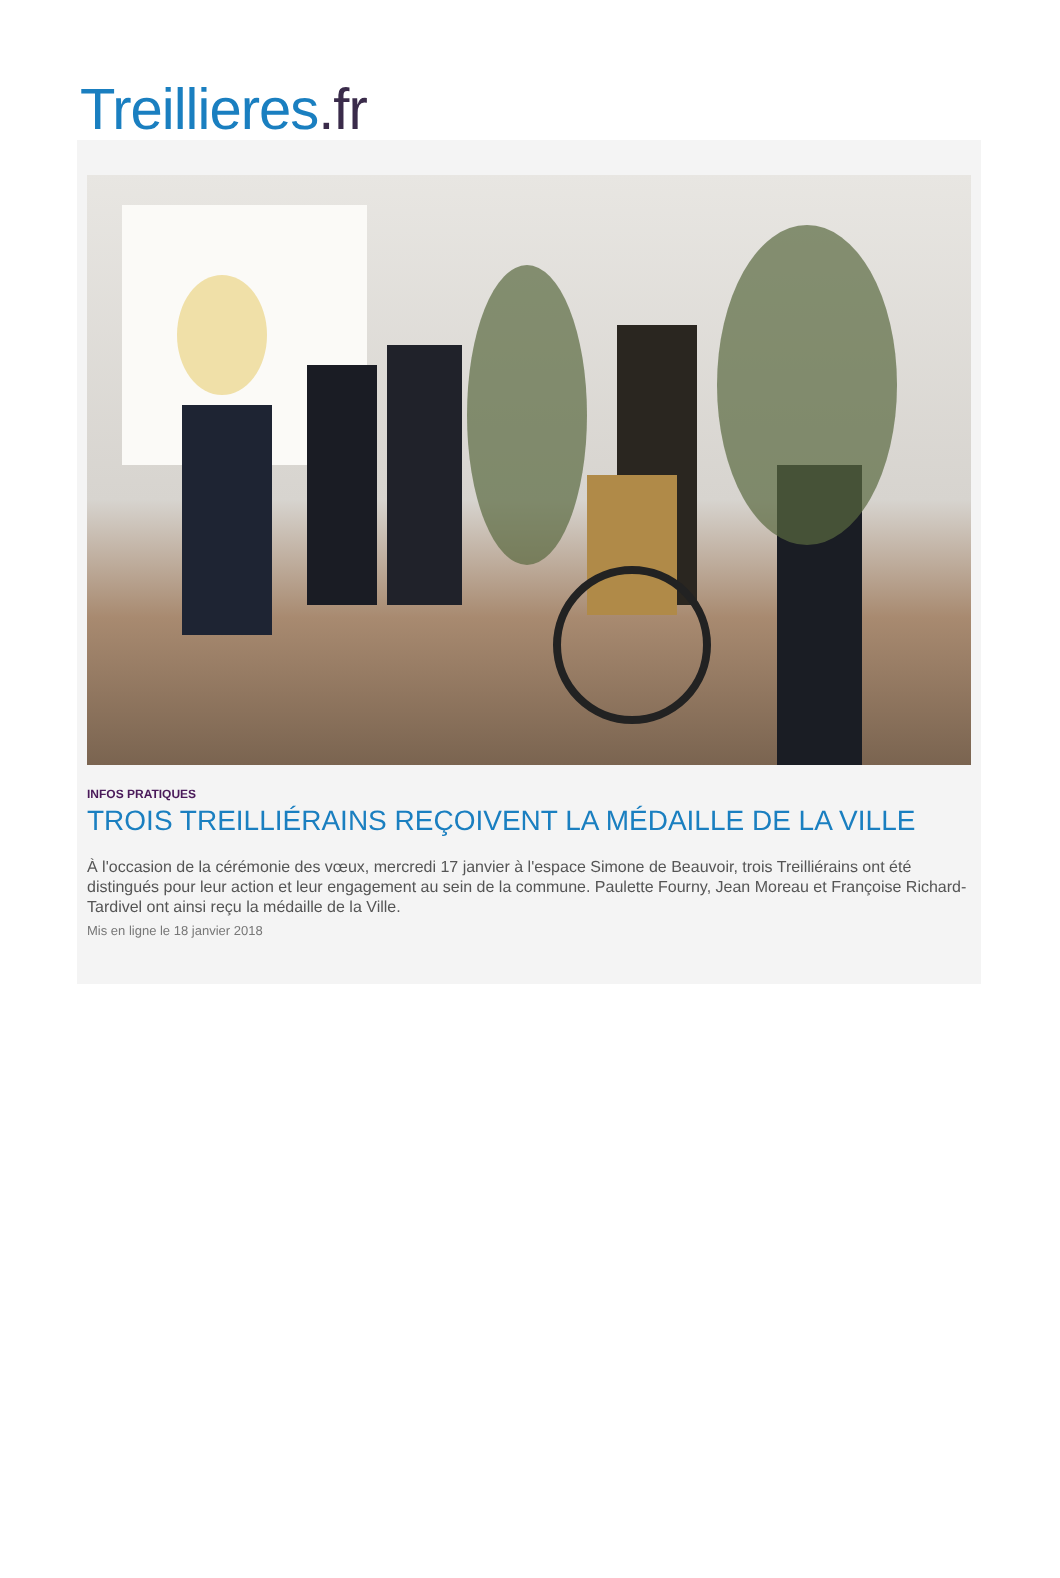Treillieres.fr
INFOS PRATIQUES
TROIS TREILLIÉRAINS REÇOIVENT LA MÉDAILLE DE LA VILLE
À l'occasion de la cérémonie des vœux, mercredi 17 janvier à l'espace Simone de Beauvoir, trois Treilliérains ont été distingués pour leur action et leur engagement au sein de la commune. Paulette Fourny, Jean Moreau et Françoise Richard-Tardivel ont ainsi reçu la médaille de la Ville.
Mis en ligne le 18 janvier 2018